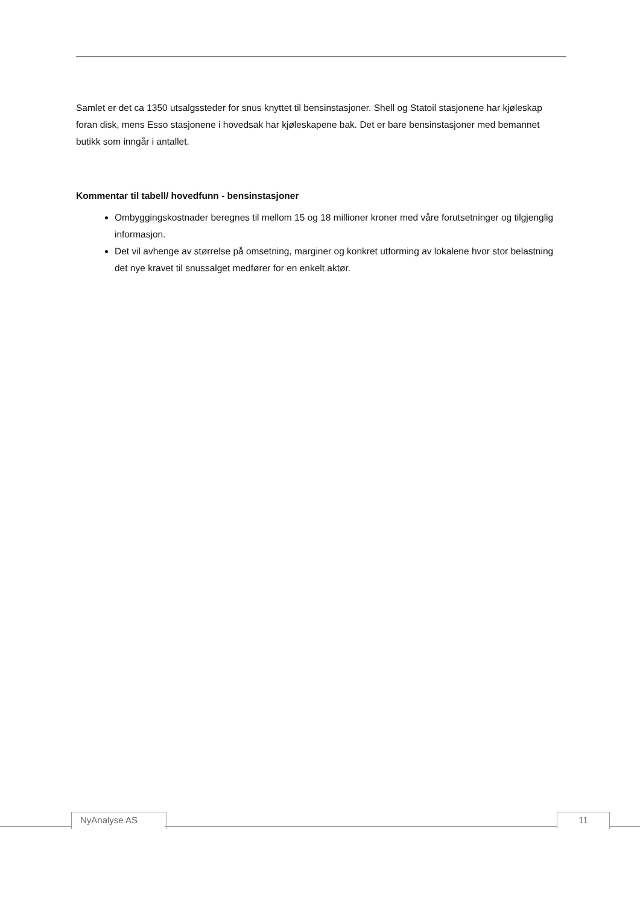Samlet er det ca 1350 utsalgssteder for snus knyttet til bensinstasjoner. Shell og Statoil stasjonene har kjøleskap foran disk, mens Esso stasjonene i hovedsak har kjøleskapene bak. Det er bare bensinstasjoner med bemannet butikk som inngår i antallet.
Kommentar til tabell/ hovedfunn - bensinstasjoner
Ombyggingskostnader beregnes til mellom 15 og 18 millioner kroner med våre forutsetninger og tilgjenglig informasjon.
Det vil avhenge av størrelse på omsetning, marginer og konkret utforming av lokalene hvor stor belastning det nye kravet til snussalget medfører for en enkelt aktør.
NyAnalyse AS 11